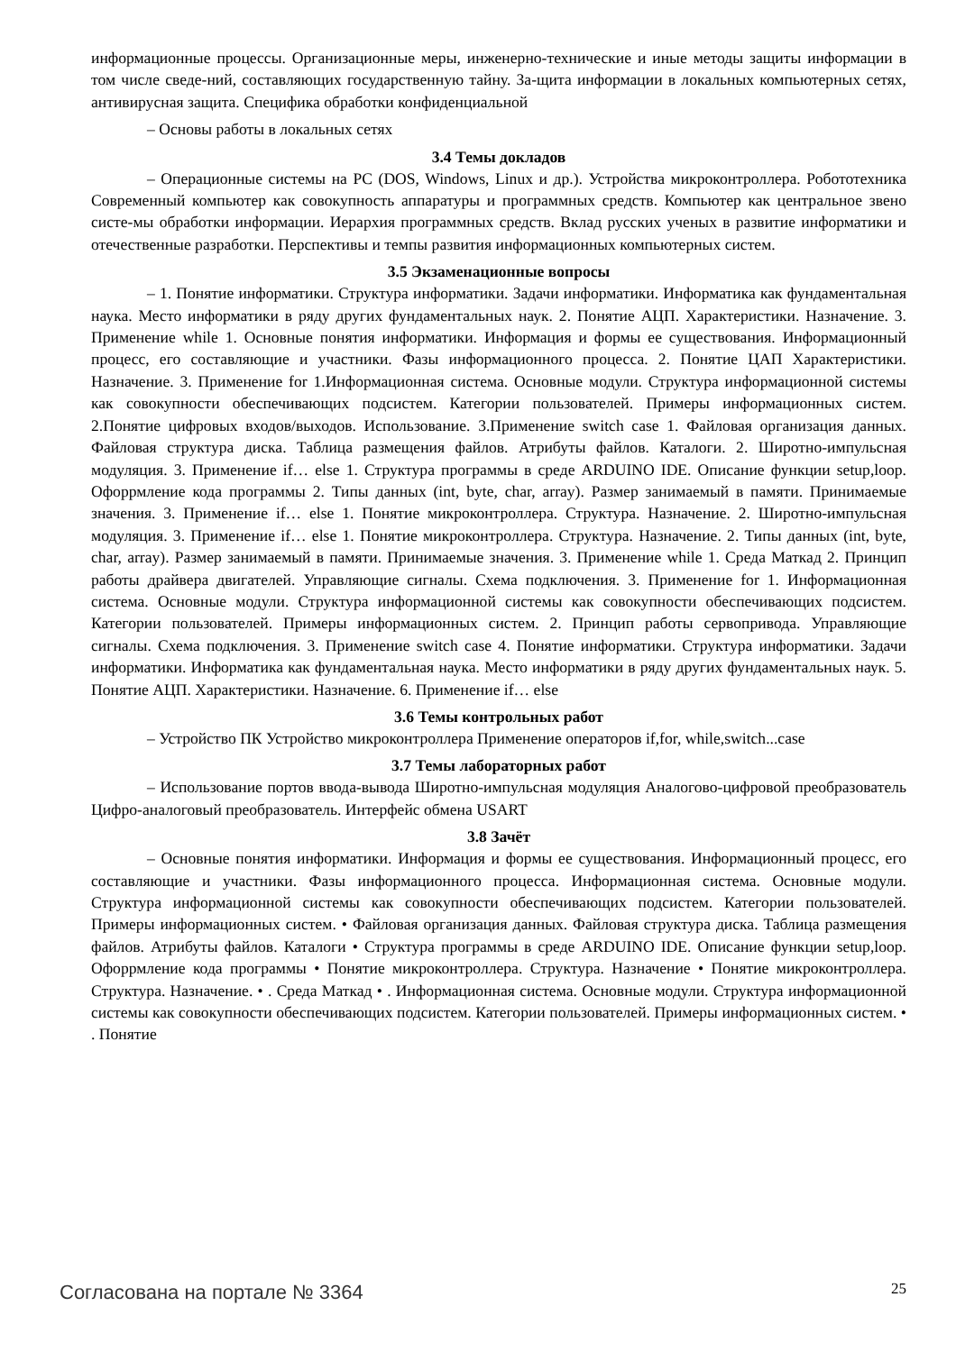информационные процессы. Организационные меры, инженерно-технические и иные методы защиты информации в том числе сведе-ний, составляющих государственную тайну. За-щита информации в локальных компьютерных сетях, антивирусная защита. Специфика обработки конфиденциальной
– Основы работы в локальных сетях
3.4 Темы докладов
– Операционные системы на PC (DOS, Windows, Linux и др.). Устройства микроконтроллера. Робототехника Современный компьютер как совокупность аппаратуры и программных средств. Компьютер как центральное звено систе-мы обработки информации. Иерархия программных средств. Вклад русских ученых в развитие информатики и отечественные разработки. Перспективы и темпы развития информационных компьютерных систем.
3.5 Экзаменационные вопросы
– 1. Понятие информатики. Структура информатики. Задачи информатики. Информатика как фундаментальная наука. Место информатики в ряду других фундаментальных наук. 2. Понятие АЦП. Характеристики. Назначение. 3. Применение while 1. Основные понятия информатики. Информация и формы ее существования. Информационный процесс, его составляющие и участники. Фазы информационного процесса. 2. Понятие ЦАП Характеристики. Назначение. 3. Применение for 1.Информационная система. Основные модули. Структура информационной системы как совокупности обеспечивающих подсистем. Категории пользователей. Примеры информационных систем. 2.Понятие цифровых входов/выходов. Использование. 3.Применение switch case 1. Файловая организация данных. Файловая структура диска. Таблица размещения файлов. Атрибуты файлов. Каталоги. 2. Широтно-импульсная модуляция. 3. Применение if… else 1. Структура программы в среде ARDUINO IDE. Описание функции setup,loop. Офоррмление кода программы 2. Типы данных (int, byte, char, array). Размер занимаемый в памяти. Принимаемые значения. 3. Применение if… else 1. Понятие микроконтроллера. Структура. Назначение. 2. Широтно-импульсная модуляция. 3. Применение if… else 1. Понятие микроконтроллера. Структура. Назначение. 2. Типы данных (int, byte, char, array). Размер занимаемый в памяти. Принимаемые значения. 3. Применение while 1. Среда Маткад 2. Принцип работы драйвера двигателей. Управляющие сигналы. Схема подключения. 3. Применение for 1. Информационная система. Основные модули. Структура информационной системы как совокупности обеспечивающих подсистем. Категории пользователей. Примеры информационных систем. 2. Принцип работы сервопривода. Управляющие сигналы. Схема подключения. 3. Применение switch case 4. Понятие информатики. Структура информатики. Задачи информатики. Информатика как фундаментальная наука. Место информатики в ряду других фундаментальных наук. 5. Понятие АЦП. Характеристики. Назначение. 6. Применение if… else
3.6 Темы контрольных работ
– Устройство ПК Устройство микроконтроллера Применение операторов if,for, while,switch...case
3.7 Темы лабораторных работ
– Использование портов ввода-вывода Широтно-импульсная модуляция Аналогово-цифровой преобразователь Цифро-аналоговый преобразователь. Интерфейс обмена USART
3.8 Зачёт
– Основные понятия информатики. Информация и формы ее существования. Информационный процесс, его составляющие и участники. Фазы информационного процесса. Информационная система. Основные модули. Структура информационной системы как совокупности обеспечивающих подсистем. Категории пользователей. Примеры информационных систем. • Файловая организация данных. Файловая структура диска. Таблица размещения файлов. Атрибуты файлов. Каталоги • Структура программы в среде ARDUINO IDE. Описание функции setup,loop. Офоррмление кода программы • Понятие микроконтроллера. Структура. Назначение • Понятие микроконтроллера. Структура. Назначение. • . Среда Маткад • . Информационная система. Основные модули. Структура информационной системы как совокупности обеспечивающих подсистем. Категории пользователей. Примеры информационных систем. • . Понятие
Согласована на портале № 3364 25